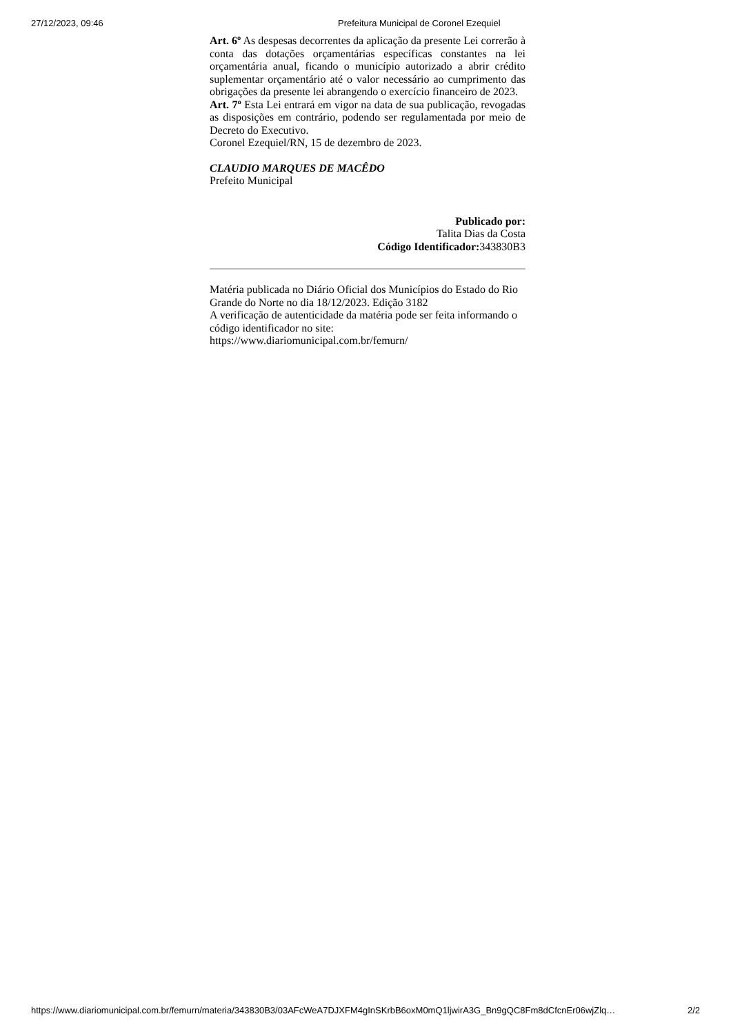27/12/2023, 09:46 Prefeitura Municipal de Coronel Ezequiel
Art. 6º As despesas decorrentes da aplicação da presente Lei correrão à conta das dotações orçamentárias específicas constantes na lei orçamentária anual, ficando o município autorizado a abrir crédito suplementar orçamentário até o valor necessário ao cumprimento das obrigações da presente lei abrangendo o exercício financeiro de 2023.
Art. 7º Esta Lei entrará em vigor na data de sua publicação, revogadas as disposições em contrário, podendo ser regulamentada por meio de Decreto do Executivo.
Coronel Ezequiel/RN, 15 de dezembro de 2023.
CLAUDIO MARQUES DE MACÊDO
Prefeito Municipal
Publicado por:
Talita Dias da Costa
Código Identificador: 343830B3
Matéria publicada no Diário Oficial dos Municípios do Estado do Rio Grande do Norte no dia 18/12/2023. Edição 3182
A verificação de autenticidade da matéria pode ser feita informando o código identificador no site:
https://www.diariomunicipal.com.br/femurn/
https://www.diariomunicipal.com.br/femurn/materia/343830B3/03AFcWeA7DJXFM4gInSKrbB6oxM0mQ1ljwirA3G_Bn9gQC8Fm8dCfcnEr06wjZlq… 2/2